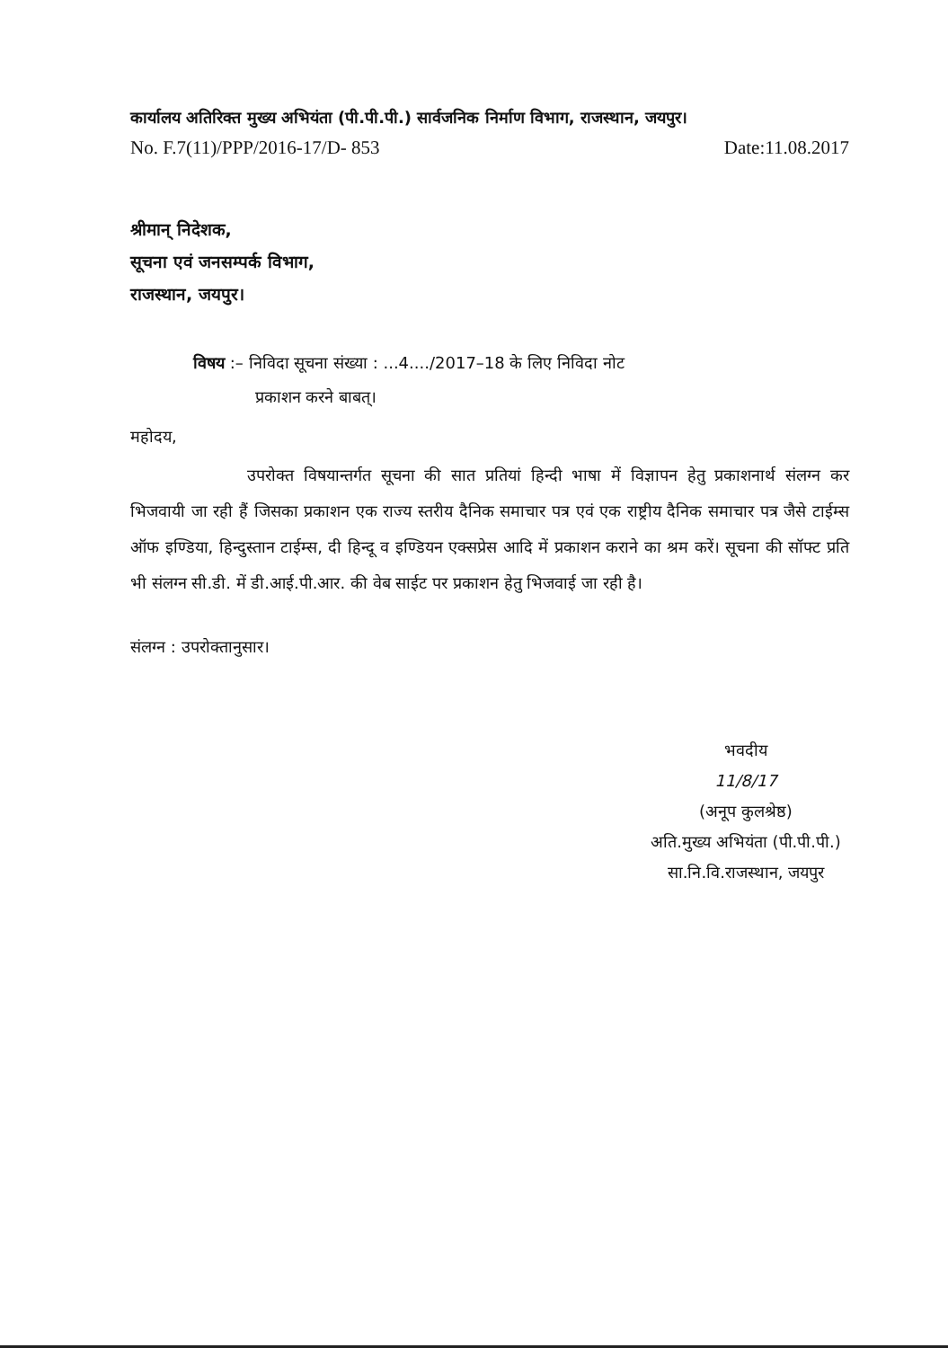कार्यालय अतिरिक्त मुख्य अभियंता (पी.पी.पी.) सार्वजनिक निर्माण विभाग, राजस्थान, जयपुर।
No. F.7(11)/PPP/2016-17/D- 853 Date:11.08.2017
श्रीमान् निदेशक,
सूचना एवं जनसम्पर्क विभाग,
राजस्थान, जयपुर।
विषय :– निविदा सूचना संख्या : ...4..../2017–18 के लिए निविदा नोट
प्रकाशन करने बाबत्।
महोदय,
उपरोक्त विषयान्तर्गत सूचना की सात प्रतियां हिन्दी भाषा में विज्ञापन हेतु प्रकाशनार्थ संलग्न कर भिजवायी जा रही हैं जिसका प्रकाशन एक राज्य स्तरीय दैनिक समाचार पत्र एवं एक राष्ट्रीय दैनिक समाचार पत्र जैसे टाईम्स ऑफ इण्डिया, हिन्दुस्तान टाईम्स, दी हिन्दू व इण्डियन एक्सप्रेस आदि में प्रकाशन कराने का श्रम करें। सूचना की सॉफ्ट प्रति भी संलग्न सी.डी. में डी.आई.पी.आर. की वेब साईट पर प्रकाशन हेतु भिजवाई जा रही है।
संलग्न : उपरोक्तानुसार।
भवदीय
11/8/17
(अनूप कुलश्रेष्ठ)
अति.मुख्य अभियंता (पी.पी.पी.)
सा.नि.वि.राजस्थान, जयपुर